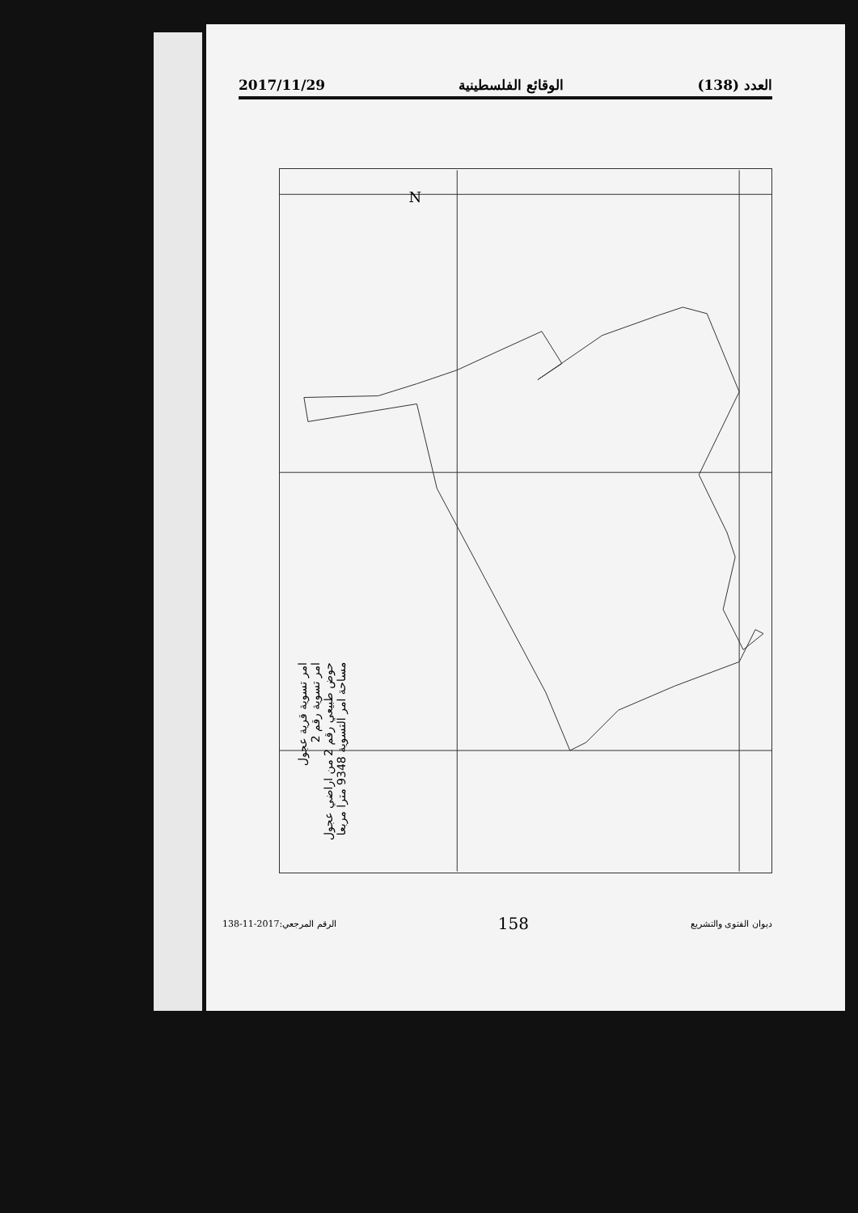العدد (138) الوقائع الفلسطينية 2017/11/29
N
امر تسوية قرية عجول
امر تسوية رقم 2
حوض طبيعي رقم 2 من اراضي عجول
مساحة امر التسوية 9348 مترا مربعا
ديوان الفتوى والتشريع 158 الرقم المرجعي:2017-11-138